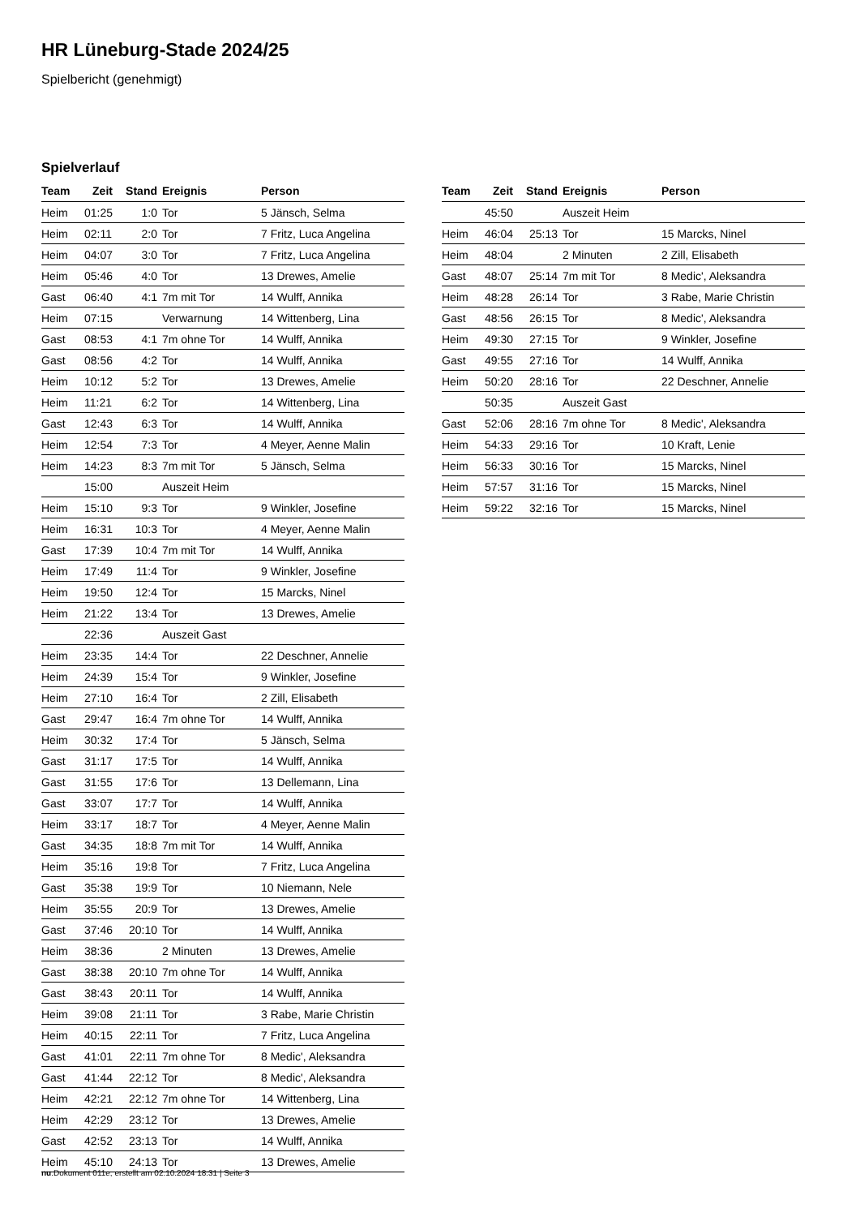HR Lüneburg-Stade 2024/25
Spielbericht (genehmigt)
Spielverlauf
| Team | Zeit | Stand | Ereignis | Person |
| --- | --- | --- | --- | --- |
| Heim | 01:25 | 1:0 | Tor | 5 Jänsch, Selma |
| Heim | 02:11 | 2:0 | Tor | 7 Fritz, Luca Angelina |
| Heim | 04:07 | 3:0 | Tor | 7 Fritz, Luca Angelina |
| Heim | 05:46 | 4:0 | Tor | 13 Drewes, Amelie |
| Gast | 06:40 | 4:1 | 7m mit Tor | 14 Wulff, Annika |
| Heim | 07:15 | | Verwarnung | 14 Wittenberg, Lina |
| Gast | 08:53 | 4:1 | 7m ohne Tor | 14 Wulff, Annika |
| Gast | 08:56 | 4:2 | Tor | 14 Wulff, Annika |
| Heim | 10:12 | 5:2 | Tor | 13 Drewes, Amelie |
| Heim | 11:21 | 6:2 | Tor | 14 Wittenberg, Lina |
| Gast | 12:43 | 6:3 | Tor | 14 Wulff, Annika |
| Heim | 12:54 | 7:3 | Tor | 4 Meyer, Aenne Malin |
| Heim | 14:23 | 8:3 | 7m mit Tor | 5 Jänsch, Selma |
| | 15:00 | | Auszeit Heim | |
| Heim | 15:10 | 9:3 | Tor | 9 Winkler, Josefine |
| Heim | 16:31 | 10:3 | Tor | 4 Meyer, Aenne Malin |
| Gast | 17:39 | 10:4 | 7m mit Tor | 14 Wulff, Annika |
| Heim | 17:49 | 11:4 | Tor | 9 Winkler, Josefine |
| Heim | 19:50 | 12:4 | Tor | 15 Marcks, Ninel |
| Heim | 21:22 | 13:4 | Tor | 13 Drewes, Amelie |
| | 22:36 | | Auszeit Gast | |
| Heim | 23:35 | 14:4 | Tor | 22 Deschner, Annelie |
| Heim | 24:39 | 15:4 | Tor | 9 Winkler, Josefine |
| Heim | 27:10 | 16:4 | Tor | 2 Zill, Elisabeth |
| Gast | 29:47 | 16:4 | 7m ohne Tor | 14 Wulff, Annika |
| Heim | 30:32 | 17:4 | Tor | 5 Jänsch, Selma |
| Gast | 31:17 | 17:5 | Tor | 14 Wulff, Annika |
| Gast | 31:55 | 17:6 | Tor | 13 Dellemann, Lina |
| Gast | 33:07 | 17:7 | Tor | 14 Wulff, Annika |
| Heim | 33:17 | 18:7 | Tor | 4 Meyer, Aenne Malin |
| Gast | 34:35 | 18:8 | 7m mit Tor | 14 Wulff, Annika |
| Heim | 35:16 | 19:8 | Tor | 7 Fritz, Luca Angelina |
| Gast | 35:38 | 19:9 | Tor | 10 Niemann, Nele |
| Heim | 35:55 | 20:9 | Tor | 13 Drewes, Amelie |
| Gast | 37:46 | 20:10 | Tor | 14 Wulff, Annika |
| Heim | 38:36 | | 2 Minuten | 13 Drewes, Amelie |
| Gast | 38:38 | 20:10 | 7m ohne Tor | 14 Wulff, Annika |
| Gast | 38:43 | 20:11 | Tor | 14 Wulff, Annika |
| Heim | 39:08 | 21:11 | Tor | 3 Rabe, Marie Christin |
| Heim | 40:15 | 22:11 | Tor | 7 Fritz, Luca Angelina |
| Gast | 41:01 | 22:11 | 7m ohne Tor | 8 Medic', Aleksandra |
| Gast | 41:44 | 22:12 | Tor | 8 Medic', Aleksandra |
| Heim | 42:21 | 22:12 | 7m ohne Tor | 14 Wittenberg, Lina |
| Heim | 42:29 | 23:12 | Tor | 13 Drewes, Amelie |
| Gast | 42:52 | 23:13 | Tor | 14 Wulff, Annika |
| Heim | 45:10 | 24:13 | Tor | 13 Drewes, Amelie |
| Team | Zeit | Stand | Ereignis | Person |
| --- | --- | --- | --- | --- |
| | 45:50 | | Auszeit Heim | |
| Heim | 46:04 | 25:13 | Tor | 15 Marcks, Ninel |
| Heim | 48:04 | | 2 Minuten | 2 Zill, Elisabeth |
| Gast | 48:07 | 25:14 | 7m mit Tor | 8 Medic', Aleksandra |
| Heim | 48:28 | 26:14 | Tor | 3 Rabe, Marie Christin |
| Gast | 48:56 | 26:15 | Tor | 8 Medic', Aleksandra |
| Heim | 49:30 | 27:15 | Tor | 9 Winkler, Josefine |
| Gast | 49:55 | 27:16 | Tor | 14 Wulff, Annika |
| Heim | 50:20 | 28:16 | Tor | 22 Deschner, Annelie |
| | 50:35 | | Auszeit Gast | |
| Gast | 52:06 | 28:16 | 7m ohne Tor | 8 Medic', Aleksandra |
| Heim | 54:33 | 29:16 | Tor | 10 Kraft, Lenie |
| Heim | 56:33 | 30:16 | Tor | 15 Marcks, Ninel |
| Heim | 57:57 | 31:16 | Tor | 15 Marcks, Ninel |
| Heim | 59:22 | 32:16 | Tor | 15 Marcks, Ninel |
nu.Dokument 011e, erstellt am 02.10.2024 18:31 | Seite 3